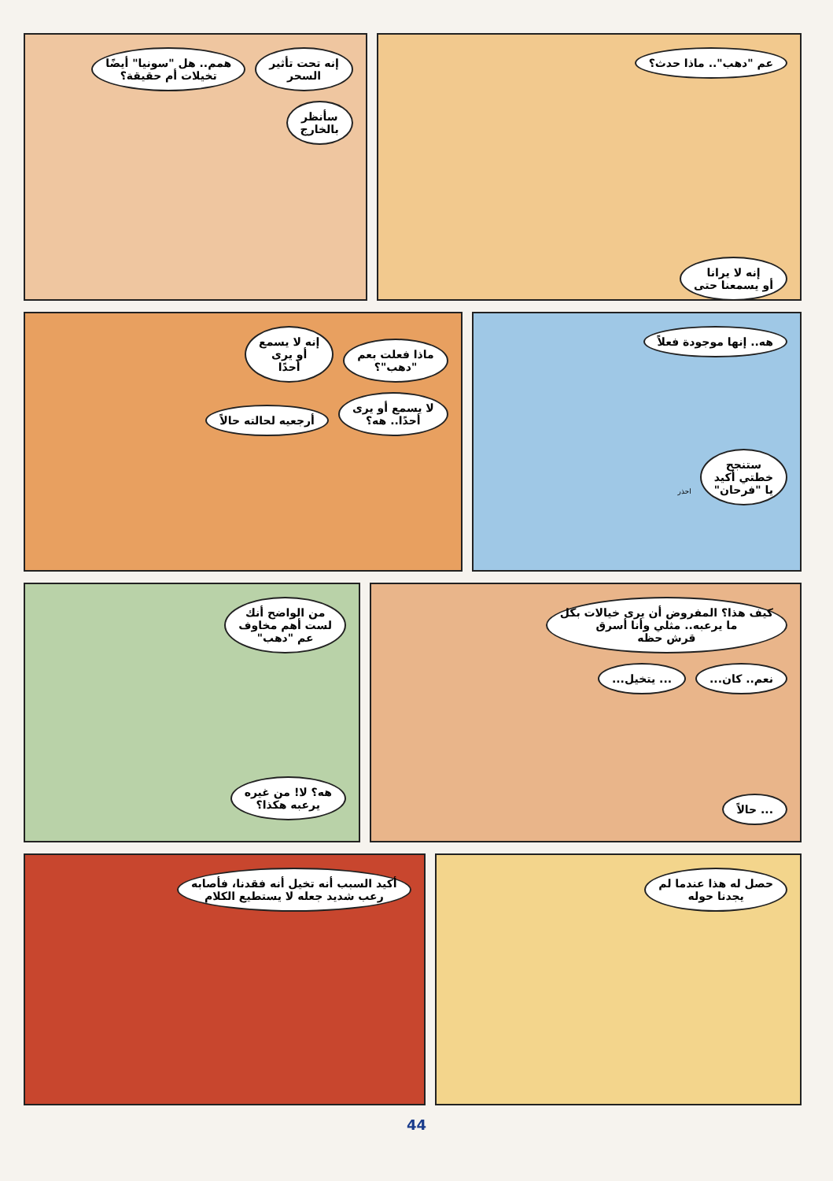عم "دهب".. ماذا حدث؟
إنه لا يرانا
أو يسمعنا حتى
إنه تحت تأثير
السحر
همم.. هل "سونيا" أيضًا
تخيلات أم حقيقة؟
سأنظر
بالخارج
هه.. إنها موجودة فعلاً
ستنجح
خطتي أكيد
يا "فرحان"
احذر
ماذا فعلت بعم
"دهب"؟
إنه لا يسمع
أو يرى
أحدًا
لا يسمع أو يرى
أحدًا.. هه؟
أرجعيه لحالته حالاً
كيف هذا؟ المفروض أن يرى خيالات بكل
ما يرعبه.. مثلي وأنا أسرق
قرش حظه
نعم.. كان... ... يتخيل...
... حالاً
من الواضح أنك
لست أهم مخاوف
عم "دهب"
هه؟ لا! من غيره
يرعبه هكذا؟
حصل له هذا عندما لم
يجدنا حوله
أكيد السبب أنه تخيل أنه فقدنا، فأصابه
رعب شديد جعله لا يستطيع الكلام
44